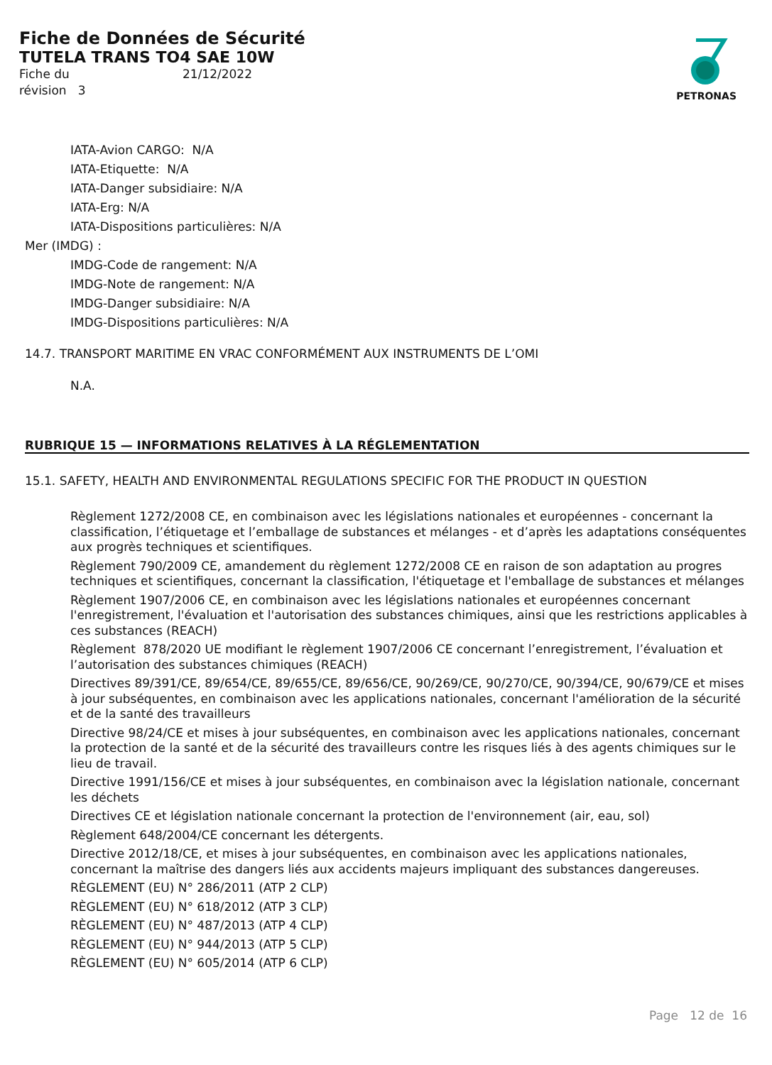Fiche de Données de Sécurité
TUTELA TRANS TO4 SAE 10W
Fiche du 21/12/2022 révision 3
PETRONAS
IATA-Avion CARGO: N/A
IATA-Etiquette: N/A
IATA-Danger subsidiaire: N/A
IATA-Erg: N/A
IATA-Dispositions particulières: N/A
Mer (IMDG) :
IMDG-Code de rangement: N/A
IMDG-Note de rangement: N/A
IMDG-Danger subsidiaire: N/A
IMDG-Dispositions particulières: N/A
14.7. TRANSPORT MARITIME EN VRAC CONFORMÉMENT AUX INSTRUMENTS DE L’OMI
N.A.
RUBRIQUE 15 — INFORMATIONS RELATIVES À LA RÉGLEMENTATION
15.1. SAFETY, HEALTH AND ENVIRONMENTAL REGULATIONS SPECIFIC FOR THE PRODUCT IN QUESTION
Règlement 1272/2008 CE, en combinaison avec les législations nationales et européennes - concernant la classification, l’étiquetage et l’emballage de substances et mélanges - et d’après les adaptations conséquentes aux progrès techniques et scientifiques.
Règlement 790/2009 CE, amandement du règlement 1272/2008 CE en raison de son adaptation au progres techniques et scientifiques, concernant la classification, l'étiquetage et l'emballage de substances et mélanges
Règlement 1907/2006 CE, en combinaison avec les législations nationales et européennes concernant l'enregistrement, l'évaluation et l'autorisation des substances chimiques, ainsi que les restrictions applicables à ces substances (REACH)
Règlement 878/2020 UE modifiant le règlement 1907/2006 CE concernant l’enregistrement, l’évaluation et l’autorisation des substances chimiques (REACH)
Directives 89/391/CE, 89/654/CE, 89/655/CE, 89/656/CE, 90/269/CE, 90/270/CE, 90/394/CE, 90/679/CE et mises à jour subséquentes, en combinaison avec les applications nationales, concernant l'amélioration de la sécurité et de la santé des travailleurs
Directive 98/24/CE et mises à jour subséquentes, en combinaison avec les applications nationales, concernant la protection de la santé et de la sécurité des travailleurs contre les risques liés à des agents chimiques sur le lieu de travail.
Directive 1991/156/CE et mises à jour subséquentes, en combinaison avec la législation nationale, concernant les déchets
Directives CE et législation nationale concernant la protection de l'environnement (air, eau, sol)
Règlement 648/2004/CE concernant les détergents.
Directive 2012/18/CE, et mises à jour subséquentes, en combinaison avec les applications nationales, concernant la maîtrise des dangers liés aux accidents majeurs impliquant des substances dangereuses.
RÈGLEMENT (EU) N° 286/2011 (ATP 2 CLP)
RÈGLEMENT (EU) N° 618/2012 (ATP 3 CLP)
RÈGLEMENT (EU) N° 487/2013 (ATP 4 CLP)
RÈGLEMENT (EU) N° 944/2013 (ATP 5 CLP)
RÈGLEMENT (EU) N° 605/2014 (ATP 6 CLP)
Page 12 de 16